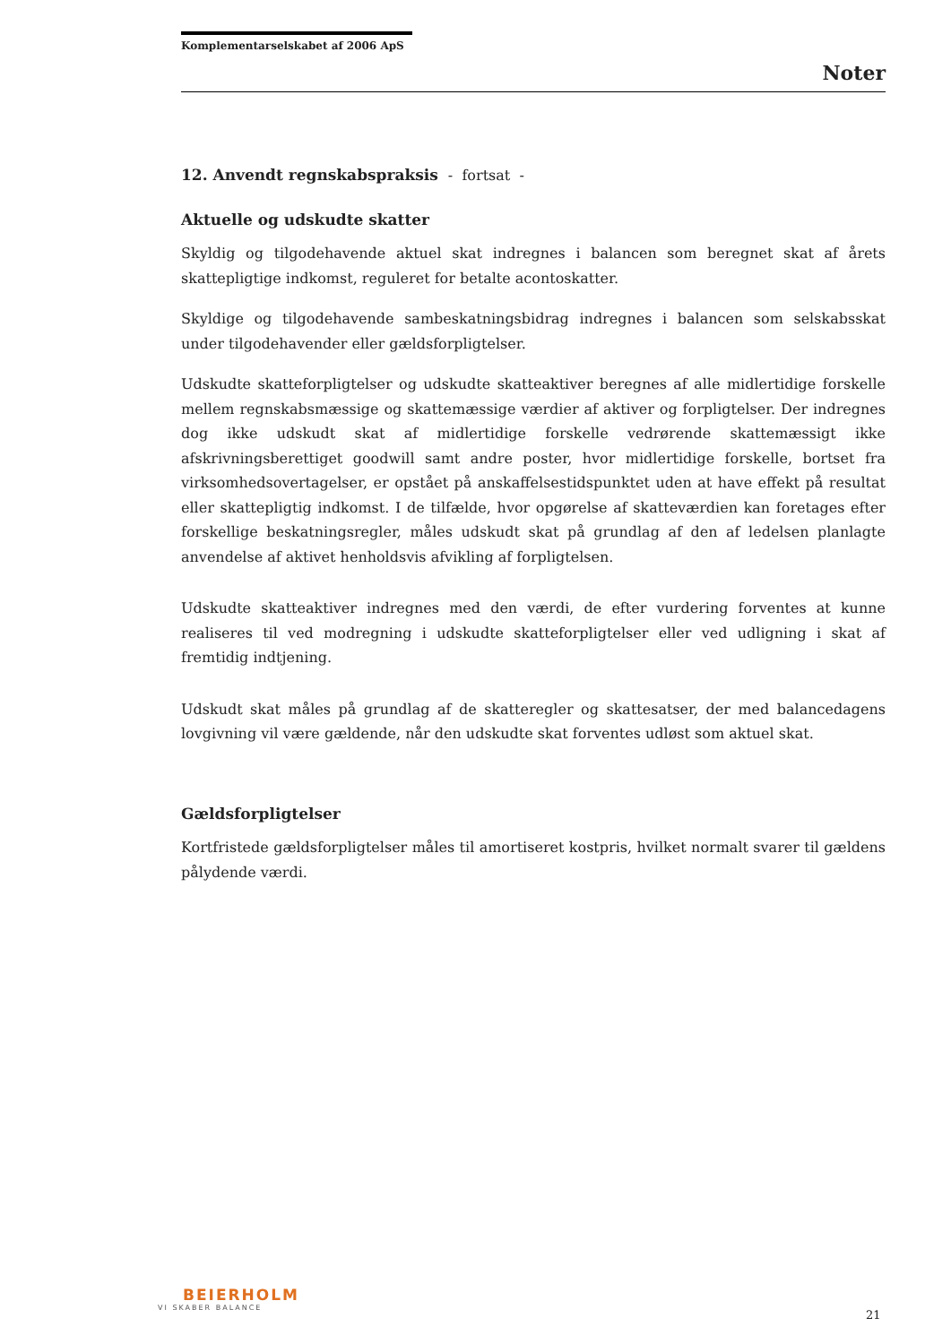Komplementarselskabet af 2006 ApS
Noter
12. Anvendt regnskabspraksis - fortsat -
Aktuelle og udskudte skatter
Skyldig og tilgodehavende aktuel skat indregnes i balancen som beregnet skat af årets skattepligtige indkomst, reguleret for betalte acontoskatter.
Skyldige og tilgodehavende sambeskatningsbidrag indregnes i balancen som selskabsskat under tilgodehavender eller gældsforpligtelser.
Udskudte skatteforpligtelser og udskudte skatteaktiver beregnes af alle midlertidige forskelle mellem regnskabsmæssige og skattemæssige værdier af aktiver og forpligtelser. Der indregnes dog ikke udskudt skat af midlertidige forskelle vedrørende skattemæssigt ikke afskrivningsberettiget goodwill samt andre poster, hvor midlertidige forskelle, bortset fra virksomhedsovertagelser, er opstået på anskaffelsestidspunktet uden at have effekt på resultat eller skattepligtig indkomst. I de tilfælde, hvor opgørelse af skatteværdien kan foretages efter forskellige beskatningsregler, måles udskudt skat på grundlag af den af ledelsen planlagte anvendelse af aktivet henholdsvis afvikling af forpligtelsen.
Udskudte skatteaktiver indregnes med den værdi, de efter vurdering forventes at kunne realiseres til ved modregning i udskudte skatteforpligtelser eller ved udligning i skat af fremtidig indtjening.
Udskudt skat måles på grundlag af de skatteregler og skattesatser, der med balancedagens lovgivning vil være gældende, når den udskudte skat forventes udløst som aktuel skat.
Gældsforpligtelser
Kortfristede gældsforpligtelser måles til amortiseret kostpris, hvilket normalt svarer til gældens pålydende værdi.
BEIERHOLM
VI SKABER BALANCE
21